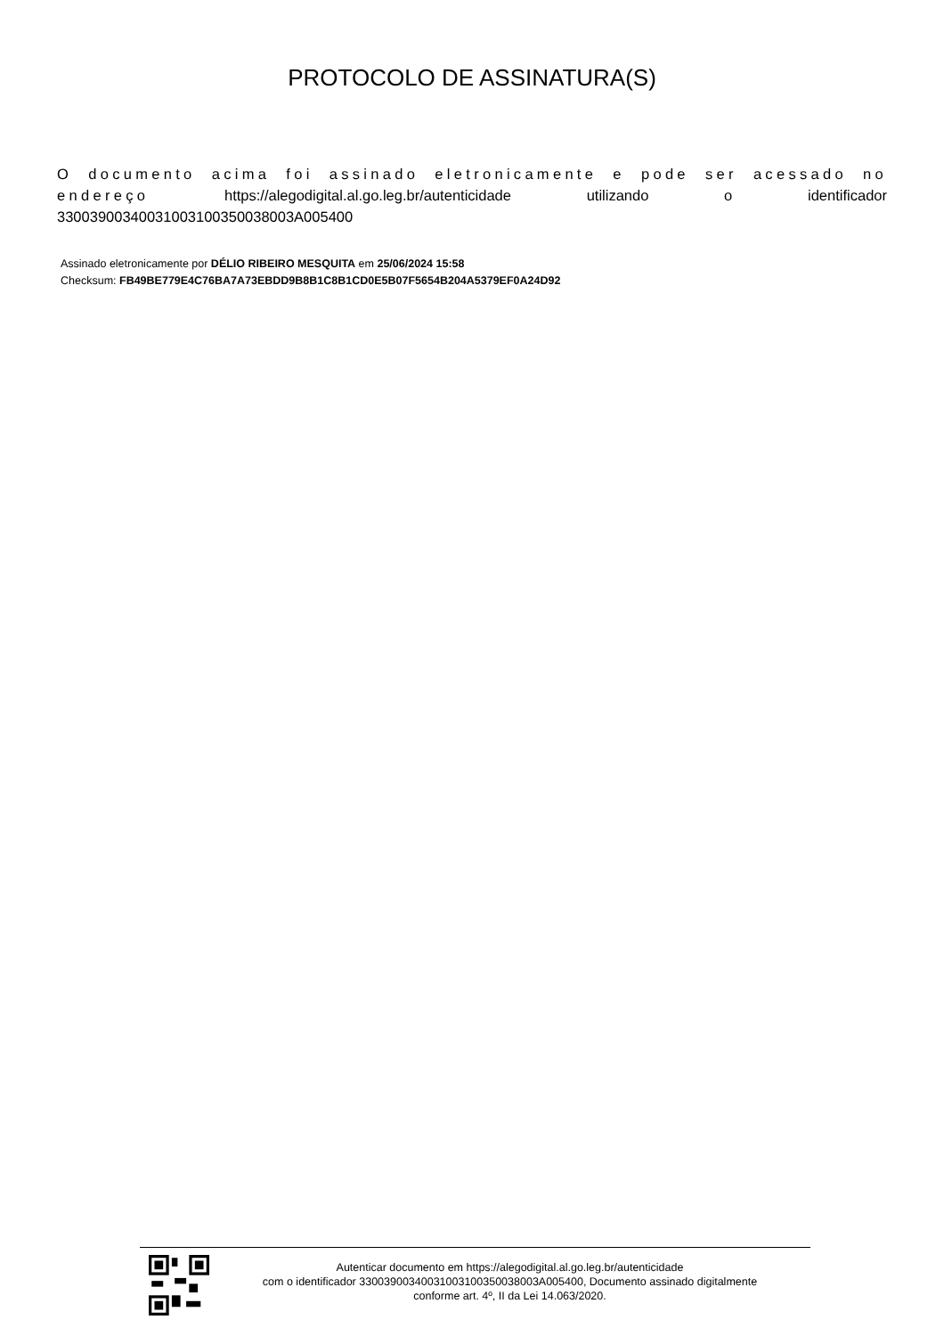PROTOCOLO DE ASSINATURA(S)
O documento acima foi assinado eletronicamente e pode ser acessado no endereço https://alegodigital.al.go.leg.br/autenticidade utilizando o identificador 33003900340031003100350038003A005400
Assinado eletronicamente por DÉLIO RIBEIRO MESQUITA em 25/06/2024 15:58
Checksum: FB49BE779E4C76BA7A73EBDD9B8B1C8B1CD0E5B07F5654B204A5379EF0A24D92
Autenticar documento em https://alegodigital.al.go.leg.br/autenticidade
com o identificador 33003900340031003100350038003A005400, Documento assinado digitalmente
conforme art. 4º, II da Lei 14.063/2020.